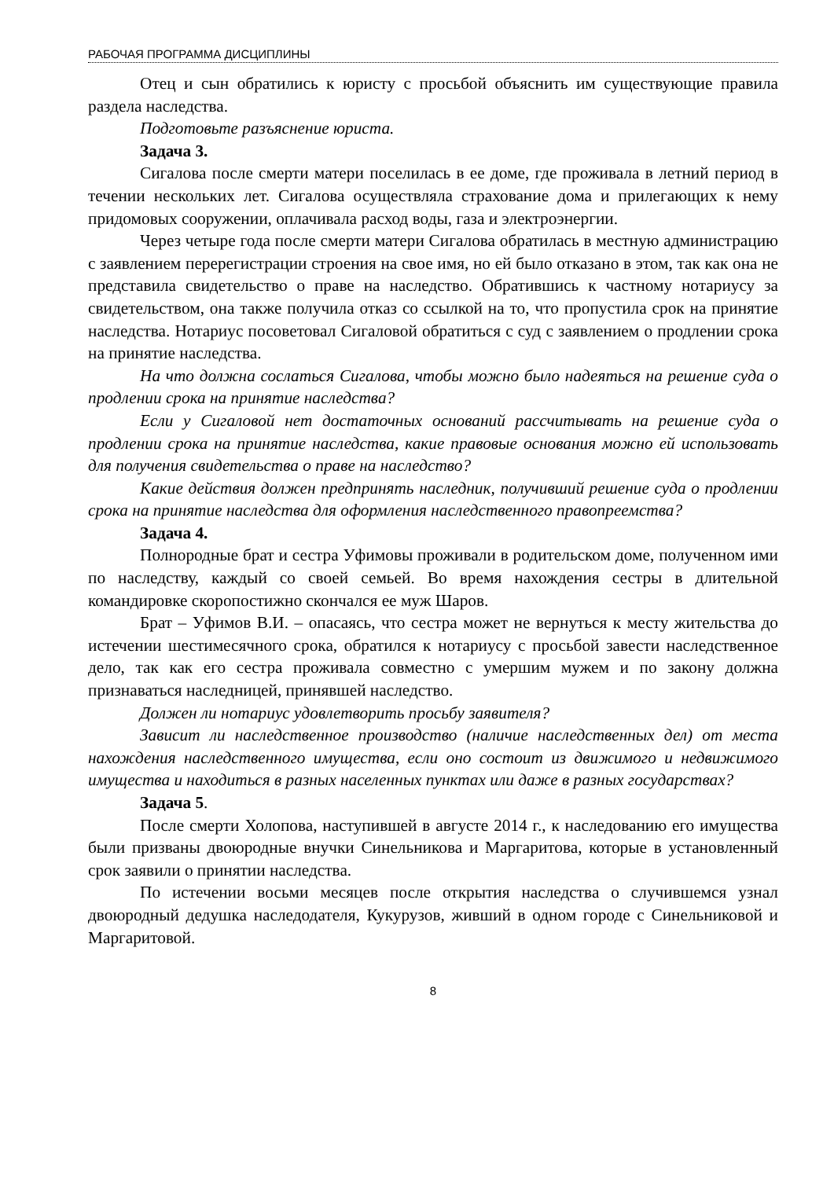РАБОЧАЯ ПРОГРАММА ДИСЦИПЛИНЫ
Отец и сын обратились к юристу с просьбой объяснить им существующие правила раздела наследства.
Подготовьте разъяснение юриста.
Задача 3.
Сигалова после смерти матери поселилась в ее доме, где проживала в летний период в течении нескольких лет. Сигалова осуществляла страхование дома и прилегающих к нему придомовых сооружении, оплачивала расход воды, газа и электроэнергии.
Через четыре года после смерти матери Сигалова обратилась в местную администрацию с заявлением перерегистрации строения на свое имя, но ей было отказано в этом, так как она не представила свидетельство о праве на наследство. Обратившись к частному нотариусу за свидетельством, она также получила отказ со ссылкой на то, что пропустила срок на принятие наследства. Нотариус посоветовал Сигаловой обратиться с суд с заявлением о продлении срока на принятие наследства.
На что должна сослаться Сигалова, чтобы можно было надеяться на решение суда о продлении срока на принятие наследства?
Если у Сигаловой нет достаточных оснований рассчитывать на решение суда о продлении срока на принятие наследства, какие правовые основания можно ей использовать для получения свидетельства о праве на наследство?
Какие действия должен предпринять наследник, получивший решение суда о продлении срока на принятие наследства для оформления наследственного правопреемства?
Задача 4.
Полнородные брат и сестра Уфимовы проживали в родительском доме, полученном ими по наследству, каждый со своей семьей. Во время нахождения сестры в длительной командировке скоропостижно скончался ее муж Шаров.
Брат – Уфимов В.И. – опасаясь, что сестра может не вернуться к месту жительства до истечении шестимесячного срока, обратился к нотариусу с просьбой завести наследственное дело, так как его сестра проживала совместно с умершим мужем и по закону должна признаваться наследницей, принявшей наследство.
Должен ли нотариус удовлетворить просьбу заявителя?
Зависит ли наследственное производство (наличие наследственных дел) от места нахождения наследственного имущества, если оно состоит из движимого и недвижимого имущества и находиться в разных населенных пунктах или даже в разных государствах?
Задача 5.
После смерти Холопова, наступившей в августе 2014 г., к наследованию его имущества были призваны двоюродные внучки Синельникова и Маргаритова, которые в установленный срок заявили о принятии наследства.
По истечении восьми месяцев после открытия наследства о случившемся узнал двоюродный дедушка наследодателя, Кукурузов, живший в одном городе с Синельниковой и Маргаритовой.
8